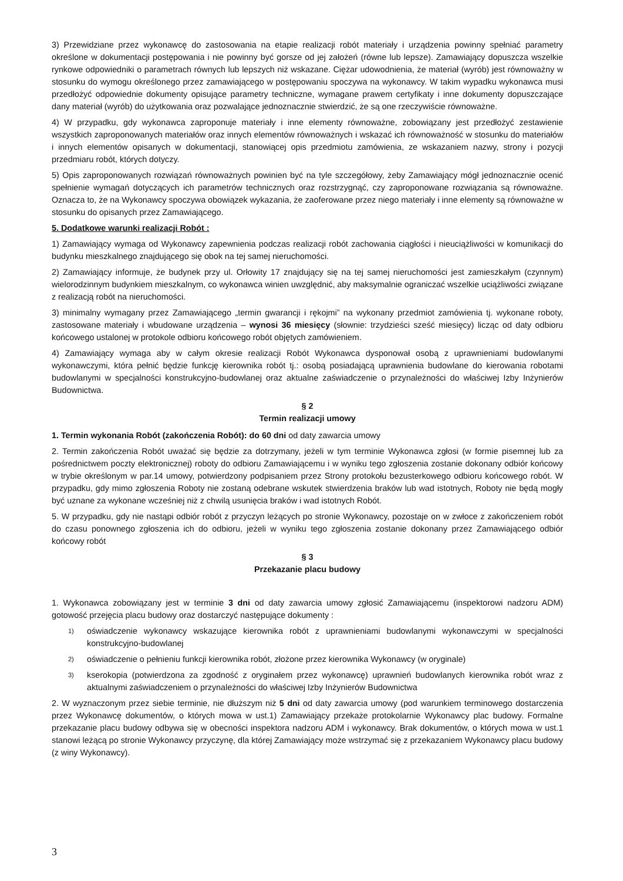3) Przewidziane przez wykonawcę do zastosowania na etapie realizacji robót materiały i urządzenia powinny spełniać parametry określone w dokumentacji postępowania i nie powinny być gorsze od jej założeń (równe lub lepsze). Zamawiający dopuszcza wszelkie rynkowe odpowiedniki o parametrach równych lub lepszych niż wskazane. Ciężar udowodnienia, że materiał (wyrób) jest równoważny w stosunku do wymogu określonego przez zamawiającego w postępowaniu spoczywa na wykonawcy. W takim wypadku wykonawca musi przedłożyć odpowiednie dokumenty opisujące parametry techniczne, wymagane prawem certyfikaty i inne dokumenty dopuszczające dany materiał (wyrób) do użytkowania oraz pozwalające jednoznacznie stwierdzić, że są one rzeczywiście równoważne.
4) W przypadku, gdy wykonawca zaproponuje materiały i inne elementy równoważne, zobowiązany jest przedłożyć zestawienie wszystkich zaproponowanych materiałów oraz innych elementów równoważnych i wskazać ich równoważność w stosunku do materiałów i innych elementów opisanych w dokumentacji, stanowiącej opis przedmiotu zamówienia, ze wskazaniem nazwy, strony i pozycji przedmiaru robót, których dotyczy.
5) Opis zaproponowanych rozwiązań równoważnych powinien być na tyle szczegółowy, żeby Zamawiający mógł jednoznacznie ocenić spełnienie wymagań dotyczących ich parametrów technicznych oraz rozstrzygnąć, czy zaproponowane rozwiązania są równoważne. Oznacza to, że na Wykonawcy spoczywa obowiązek wykazania, że zaoferowane przez niego materiały i inne elementy są równoważne w stosunku do opisanych przez Zamawiającego.
5. Dodatkowe warunki realizacji Robót :
1) Zamawiający wymaga od Wykonawcy zapewnienia podczas realizacji robót zachowania ciągłości i nieuciążliwości w komunikacji do budynku mieszkalnego znajdującego się obok na tej samej nieruchomości.
2) Zamawiający informuje, że budynek przy ul. Orłowity 17 znajdujący się na tej samej nieruchomości jest zamieszkałym (czynnym) wielorodzinnym budynkiem mieszkalnym, co wykonawca winien uwzględnić, aby maksymalnie ograniczać wszelkie uciążliwości związane z realizacją robót na nieruchomości.
3) minimalny wymagany przez Zamawiającego „termin gwarancji i rękojmi” na wykonany przedmiot zamówienia tj. wykonane roboty, zastosowane materiały i wbudowane urządzenia – wynosi 36 miesięcy (słownie: trzydzieści sześć miesięcy) licząc od daty odbioru końcowego ustalonej w protokole odbioru końcowego robót objętych zamówieniem.
4) Zamawiający wymaga aby w całym okresie realizacji Robót Wykonawca dysponował osobą z uprawnieniami budowlanymi wykonawczymi, która pełnić będzie funkcję kierownika robót tj.: osobą posiadającą uprawnienia budowlane do kierowania robotami budowlanymi w specjalności konstrukcyjno-budowlanej oraz aktualne zaświadczenie o przynależności do właściwej Izby Inżynierów Budownictwa.
§ 2
Termin realizacji umowy
1. Termin wykonania Robót (zakończenia Robót): do 60 dni od daty zawarcia umowy
2. Termin zakończenia Robót uważać się będzie za dotrzymany, jeżeli w tym terminie Wykonawca zgłosi (w formie pisemnej lub za pośrednictwem poczty elektronicznej) roboty do odbioru Zamawiającemu i w wyniku tego zgłoszenia zostanie dokonany odbiór końcowy w trybie określonym w par.14 umowy, potwierdzony podpisaniem przez Strony protokołu bezusterkowego odbioru końcowego robót. W przypadku, gdy mimo zgłoszenia Roboty nie zostaną odebrane wskutek stwierdzenia braków lub wad istotnych, Roboty nie będą mogły być uznane za wykonane wcześniej niż z chwilą usunięcia braków i wad istotnych Robót.
5. W przypadku, gdy nie nastąpi odbiór robót z przyczyn leżących po stronie Wykonawcy, pozostaje on w zwłoce z zakończeniem robót do czasu ponownego zgłoszenia ich do odbioru, jeżeli w wyniku tego zgłoszenia zostanie dokonany przez Zamawiającego odbiór końcowy robót
§ 3
Przekazanie placu budowy
1. Wykonawca zobowiązany jest w terminie 3 dni od daty zawarcia umowy zgłosić Zamawiającemu (inspektorowi nadzoru ADM) gotowość przejęcia placu budowy oraz dostarczyć następujące dokumenty :
1) oświadczenie wykonawcy wskazujące kierownika robót z uprawnieniami budowlanymi wykonawczymi w specjalności konstrukcyjno-budowlanej
2) oświadczenie o pełnieniu funkcji kierownika robót, złożone przez kierownika Wykonawcy (w oryginale)
3) kserokopia (potwierdzona za zgodność z oryginałem przez wykonawcę) uprawnień budowlanych kierownika robót wraz z aktualnymi zaświadczeniem o przynależności do właściwej Izby Inżynierów Budownictwa
2. W wyznaczonym przez siebie terminie, nie dłuższym niż 5 dni od daty zawarcia umowy (pod warunkiem terminowego dostarczenia przez Wykonawcę dokumentów, o których mowa w ust.1) Zamawiający przekaże protokolarnie Wykonawcy plac budowy. Formalne przekazanie placu budowy odbywa się w obecności inspektora nadzoru ADM i wykonawcy. Brak dokumentów, o których mowa w ust.1 stanowi leżącą po stronie Wykonawcy przyczynę, dla której Zamawiający może wstrzymać się z przekazaniem Wykonawcy placu budowy (z winy Wykonawcy).
3